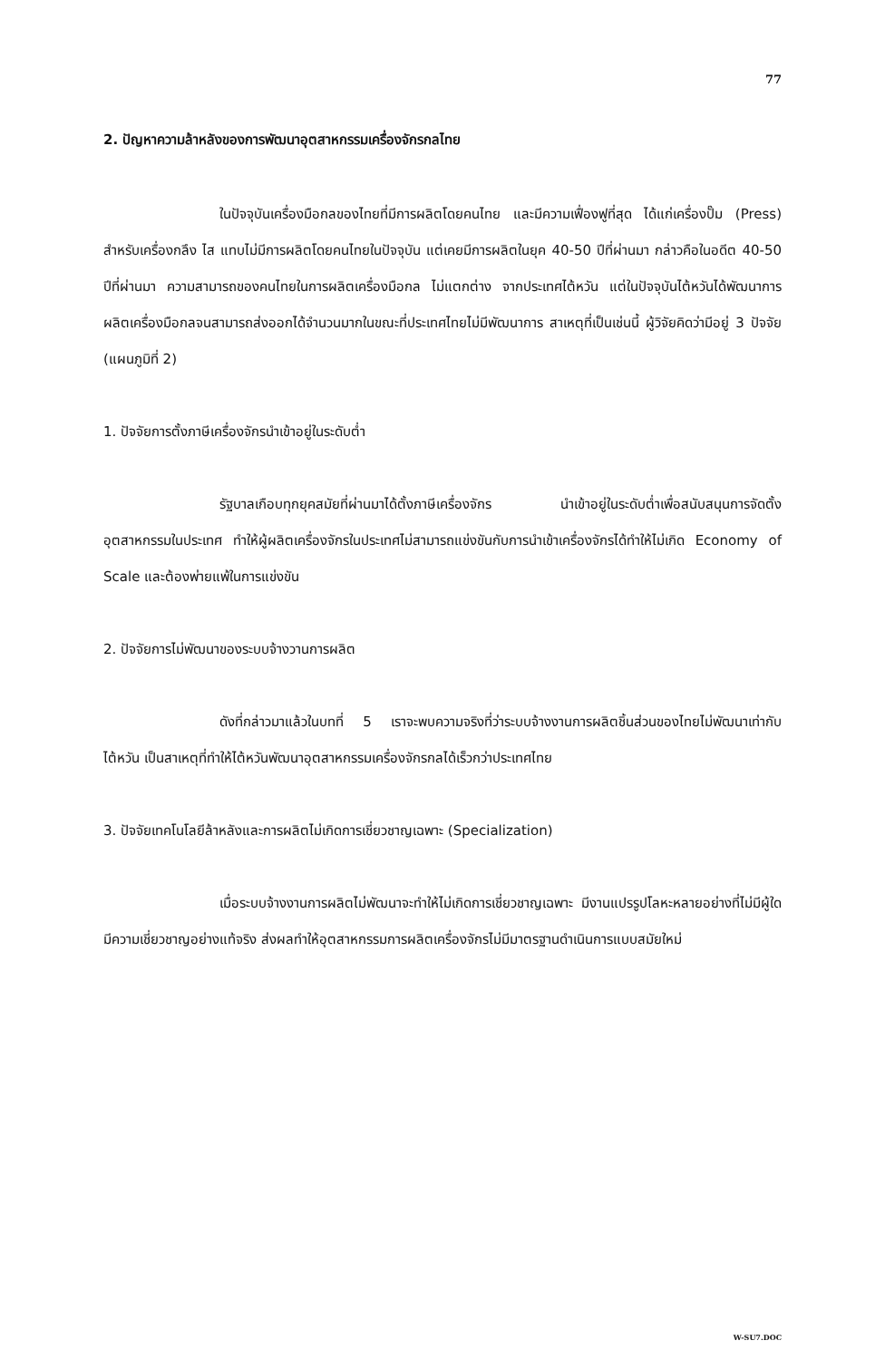77
2. ปัญหาความล้าหลังของการพัฒนาอุตสาหกรรมเครื่องจักรกลไทย
ในปัจจุบันเครื่องมือกลของไทยที่มีการผลิตโดยคนไทย และมีความเฟื่องฟูที่สุด ได้แก่เครื่องปั๊ม (Press) สำหรับเครื่องกลึง ไส แทบไม่มีการผลิตโดยคนไทยในปัจจุบัน แต่เคยมีการผลิตในยุค 40-50 ปีที่ผ่านมา กล่าวคือในอดีต 40-50 ปีที่ผ่านมา ความสามารถของคนไทยในการผลิตเครื่องมือกล ไม่แตกต่าง จากประเทศไต้หวัน แต่ในปัจจุบันไต้หวันได้พัฒนาการผลิตเครื่องมือกลจนสามารถส่งออกได้จำนวนมากในขณะที่ประเทศไทยไม่มีพัฒนาการ สาเหตุที่เป็นเช่นนี้ ผู้วิจัยคิดว่ามีอยู่ 3 ปัจจัย (แผนภูมิที่ 2)
1. ปัจจัยการตั้งภาษีเครื่องจักรนำเข้าอยู่ในระดับต่ำ
รัฐบาลเกือบทุกยุคสมัยที่ผ่านมาได้ตั้งภาษีเครื่องจักร นำเข้าอยู่ในระดับต่ำเพื่อสนับสนุนการจัดตั้งอุตสาหกรรมในประเทศ ทำให้ผู้ผลิตเครื่องจักรในประเทศไม่สามารถแข่งขันกับการนำเข้าเครื่องจักรได้ทำให้ไม่เกิด Economy of Scale และต้องพ่ายแพ้ในการแข่งขัน
2. ปัจจัยการไม่พัฒนาของระบบจ้างวานการผลิต
ดังที่กล่าวมาแล้วในบทที่ 5 เราจะพบความจริงที่ว่าระบบจ้างงานการผลิตชิ้นส่วนของไทยไม่พัฒนาเท่ากับไต้หวัน เป็นสาเหตุที่ทำให้ไต้หวันพัฒนาอุตสาหกรรมเครื่องจักรกลได้เร็วกว่าประเทศไทย
3. ปัจจัยเทคโนโลยีล้าหลังและการผลิตไม่เกิดการเชี่ยวชาญเฉพาะ (Specialization)
เมื่อระบบจ้างงานการผลิตไม่พัฒนาจะทำให้ไม่เกิดการเชี่ยวชาญเฉพาะ มีงานแปรรูปโลหะหลายอย่างที่ไม่มีผู้ใดมีความเชี่ยวชาญอย่างแท้จริง ส่งผลทำให้อุตสาหกรรมการผลิตเครื่องจักรไม่มีมาตรฐานดำเนินการแบบสมัยใหม่
W-SU7.DOC